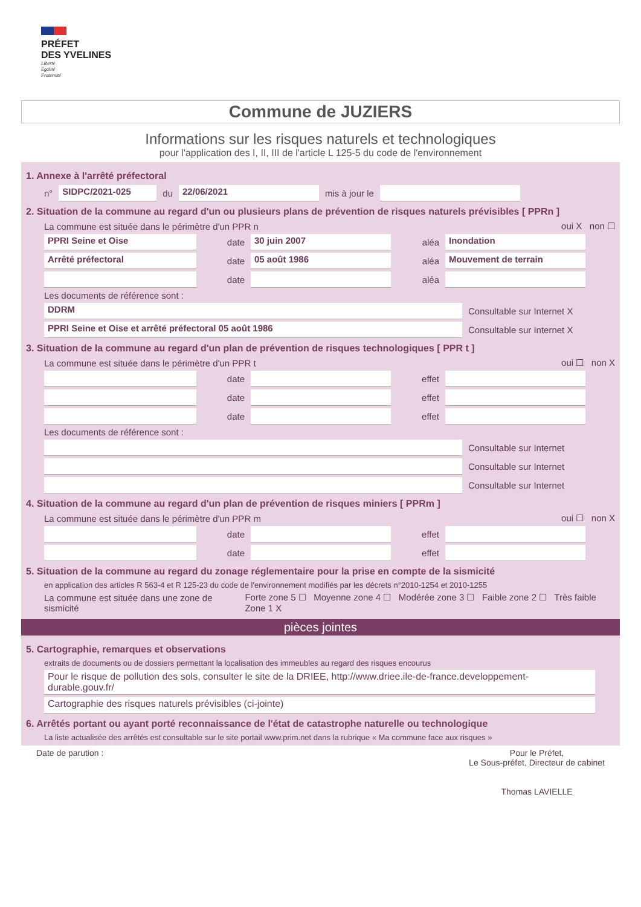PRÉFET
DES YVELINES
Liberté
Égalité
Fraternité
Commune de JUZIERS
Informations sur les risques naturels et technologiques
pour l'application des I, II, III de l'article L 125-5 du code de l'environnement
1. Annexe à l'arrêté préfectoral
n° SIDPC/2021-025 du 22/06/2021 mis à jour le
2. Situation de la commune au regard d'un ou plusieurs plans de prévention de risques naturels prévisibles [ PPRn ]
La commune est située dans le périmètre d'un PPR n oui X non ☐
PPRI Seine et Oise date 30 juin 2007 aléa Inondation
Arrêté préfectoral date 05 août 1986 aléa Mouvement de terrain
date aléa
Les documents de référence sont :
DDRM Consultable sur Internet X
PPRI Seine et Oise et arrêté préfectoral 05 août 1986 Consultable sur Internet X
3. Situation de la commune au regard d'un plan de prévention de risques technologiques [ PPR t ]
La commune est située dans le périmètre d'un PPR t oui ☐ non X
date effet
date effet
date effet
Les documents de référence sont :
Consultable sur Internet
Consultable sur Internet
Consultable sur Internet
4. Situation de la commune au regard d'un plan de prévention de risques miniers [ PPRm ]
La commune est située dans le périmètre d'un PPR m oui ☐ non X
date effet
date effet
5. Situation de la commune au regard du zonage réglementaire pour la prise en compte de la sismicité
en application des articles R 563-4 et R 125-23 du code de l'environnement modifiés par les décrets n°2010-1254 et 2010-1255
La commune est située dans une zone de sismicité Forte zone 5 ☐ Moyenne zone 4 ☐ Modérée zone 3 ☐ Faible zone 2 ☐ Très faible Zone 1 X
pièces jointes
5. Cartographie, remarques et observations
extraits de documents ou de dossiers permettant la localisation des immeubles au regard des risques encourus
Pour le risque de pollution des sols, consulter le site de la DRIEE, http://www.driee.ile-de-france.developpement-durable.gouv.fr/
Cartographie des risques naturels prévisibles (ci-jointe)
6. Arrêtés portant ou ayant porté reconnaissance de l'état de catastrophe naturelle ou technologique
La liste actualisée des arrêtés est consultable sur le site portail www.prim.net dans la rubrique « Ma commune face aux risques »
Date de parution : Pour le Préfet,
Le Sous-préfet, Directeur de cabinet
Thomas LAVIELLE